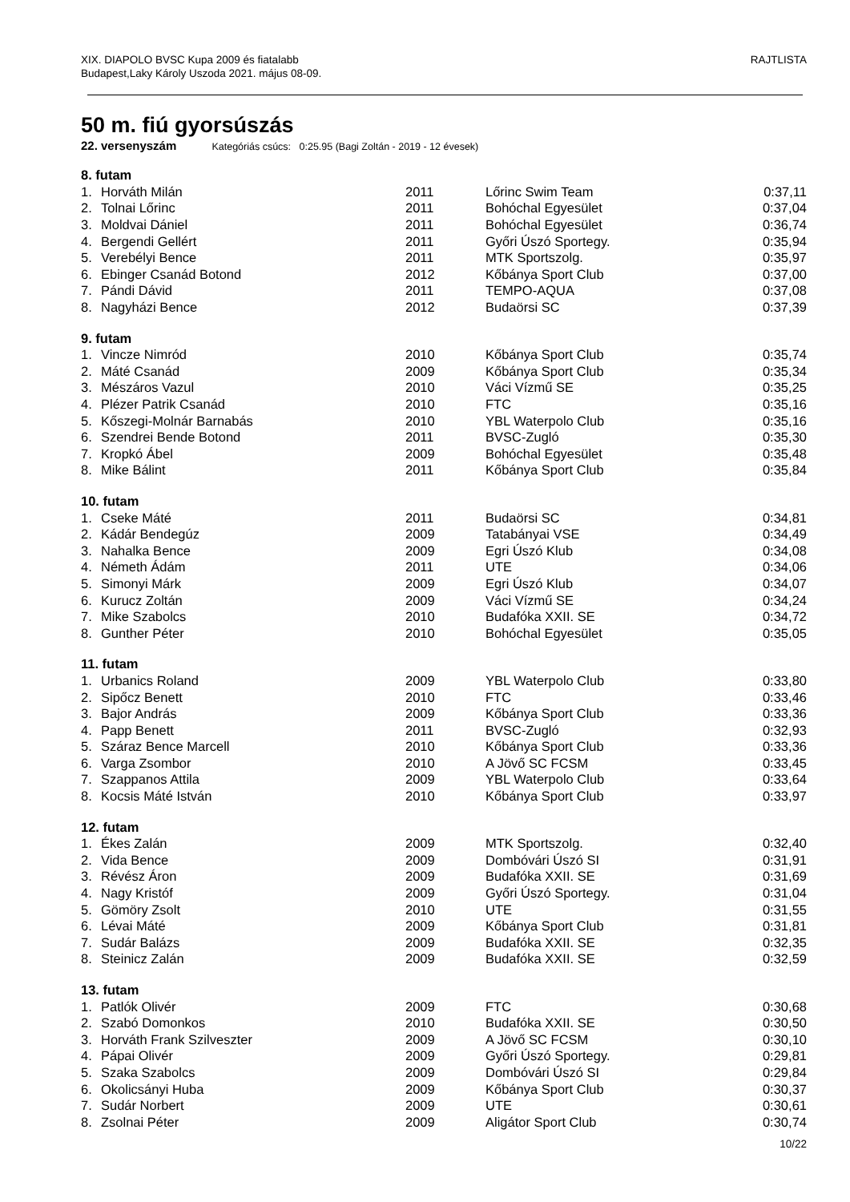XIX. DIAPOLO BVSC Kupa 2009 és fiatalabb
Budapest,Laky Károly Uszoda 2021. május 08-09.
RAJTLISTA
50 m. fiú gyorsúszás
22. versenyszám Kategóriás csúcs: 0:25.95 (Bagi Zoltán - 2019 - 12 évesek)
| 8. futam | | | | |
| 1. | Horváth Milán | 2011 | Lőrinc Swim Team | 0:37,11 |
| 2. | Tolnai Lőrinc | 2011 | Bohóchal Egyesület | 0:37,04 |
| 3. | Moldvai Dániel | 2011 | Bohóchal Egyesület | 0:36,74 |
| 4. | Bergendi Gellért | 2011 | Győri Úszó Sportegy. | 0:35,94 |
| 5. | Verebélyi Bence | 2011 | MTK Sportszolg. | 0:35,97 |
| 6. | Ebinger Csanád Botond | 2012 | Kőbánya Sport Club | 0:37,00 |
| 7. | Pándi Dávid | 2011 | TEMPO-AQUA | 0:37,08 |
| 8. | Nagyházi Bence | 2012 | Budaörsi SC | 0:37,39 |
| 9. futam | | | | |
| 1. | Vincze Nimród | 2010 | Kőbánya Sport Club | 0:35,74 |
| 2. | Máté Csanád | 2009 | Kőbánya Sport Club | 0:35,34 |
| 3. | Mészáros Vazul | 2010 | Váci Vízmű SE | 0:35,25 |
| 4. | Plézer Patrik Csanád | 2010 | FTC | 0:35,16 |
| 5. | Kőszegi-Molnár Barnabás | 2010 | YBL Waterpolo Club | 0:35,16 |
| 6. | Szendrei Bende Botond | 2011 | BVSC-Zugló | 0:35,30 |
| 7. | Kropkó Ábel | 2009 | Bohóchal Egyesület | 0:35,48 |
| 8. | Mike Bálint | 2011 | Kőbánya Sport Club | 0:35,84 |
| 10. futam | | | | |
| 1. | Cseke Máté | 2011 | Budaörsi SC | 0:34,81 |
| 2. | Kádár Bendegúz | 2009 | Tatabányai VSE | 0:34,49 |
| 3. | Nahalka Bence | 2009 | Egri Úszó Klub | 0:34,08 |
| 4. | Németh Ádám | 2011 | UTE | 0:34,06 |
| 5. | Simonyi Márk | 2009 | Egri Úszó Klub | 0:34,07 |
| 6. | Kurucz Zoltán | 2009 | Váci Vízmű SE | 0:34,24 |
| 7. | Mike Szabolcs | 2010 | Budafóka XXII. SE | 0:34,72 |
| 8. | Gunther Péter | 2010 | Bohóchal Egyesület | 0:35,05 |
| 11. futam | | | | |
| 1. | Urbanics Roland | 2009 | YBL Waterpolo Club | 0:33,80 |
| 2. | Sipőcz Benett | 2010 | FTC | 0:33,46 |
| 3. | Bajor András | 2009 | Kőbánya Sport Club | 0:33,36 |
| 4. | Papp Benett | 2011 | BVSC-Zugló | 0:32,93 |
| 5. | Száraz Bence Marcell | 2010 | Kőbánya Sport Club | 0:33,36 |
| 6. | Varga Zsombor | 2010 | A Jövő SC FCSM | 0:33,45 |
| 7. | Szappanos Attila | 2009 | YBL Waterpolo Club | 0:33,64 |
| 8. | Kocsis Máté István | 2010 | Kőbánya Sport Club | 0:33,97 |
| 12. futam | | | | |
| 1. | Ékes Zalán | 2009 | MTK Sportszolg. | 0:32,40 |
| 2. | Vida Bence | 2009 | Dombóvári Úszó SI | 0:31,91 |
| 3. | Révész Áron | 2009 | Budafóka XXII. SE | 0:31,69 |
| 4. | Nagy Kristóf | 2009 | Győri Úszó Sportegy. | 0:31,04 |
| 5. | Gömöry Zsolt | 2010 | UTE | 0:31,55 |
| 6. | Lévai Máté | 2009 | Kőbánya Sport Club | 0:31,81 |
| 7. | Sudár Balázs | 2009 | Budafóka XXII. SE | 0:32,35 |
| 8. | Steinicz Zalán | 2009 | Budafóka XXII. SE | 0:32,59 |
| 13. futam | | | | |
| 1. | Patlók Olivér | 2009 | FTC | 0:30,68 |
| 2. | Szabó Domonkos | 2010 | Budafóka XXII. SE | 0:30,50 |
| 3. | Horváth Frank Szilveszter | 2009 | A Jövő SC FCSM | 0:30,10 |
| 4. | Pápai Olivér | 2009 | Győri Úszó Sportegy. | 0:29,81 |
| 5. | Szaka Szabolcs | 2009 | Dombóvári Úszó SI | 0:29,84 |
| 6. | Okolicsányi Huba | 2009 | Kőbánya Sport Club | 0:30,37 |
| 7. | Sudár Norbert | 2009 | UTE | 0:30,61 |
| 8. | Zsolnai Péter | 2009 | Aligátor Sport Club | 0:30,74 |
10/22